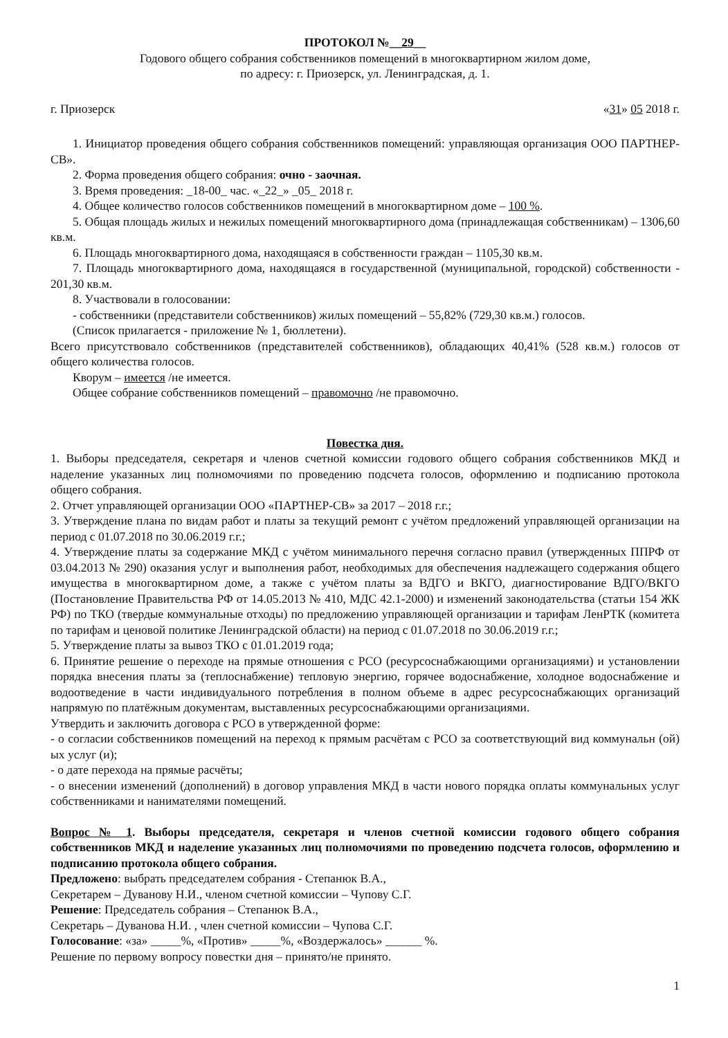ПРОТОКОЛ №__29__
Годового общего собрания собственников помещений в многоквартирном жилом доме,
по адресу: г. Приозерск, ул. Ленинградская, д. 1.
г. Приозерск «31» 05 2018 г.
1. Инициатор проведения общего собрания собственников помещений: управляющая организация ООО ПАРТНЕР-СВ».
2. Форма проведения общего собрания: очно - заочная.
3. Время проведения: _18-00_ час. «_22_» _05_ 2018 г.
4. Общее количество голосов собственников помещений в многоквартирном доме – 100 %.
5. Общая площадь жилых и нежилых помещений многоквартирного дома (принадлежащая собственникам) – 1306,60 кв.м.
6. Площадь многоквартирного дома, находящаяся в собственности граждан – 1105,30 кв.м.
7. Площадь многоквартирного дома, находящаяся в государственной (муниципальной, городской) собственности - 201,30 кв.м.
8. Участвовали в голосовании:
- собственники (представители собственников) жилых помещений – 55,82% (729,30 кв.м.) голосов.
(Список прилагается - приложение № 1, бюллетени).
Всего присутствовало собственников (представителей собственников), обладающих 40,41% (528 кв.м.) голосов от общего количества голосов.
Кворум – имеется /не имеется.
Общее собрание собственников помещений – правомочно /не правомочно.
Повестка дня.
1. Выборы председателя, секретаря и членов счетной комиссии годового общего собрания собственников МКД и наделение указанных лиц полномочиями по проведению подсчета голосов, оформлению и подписанию протокола общего собрания.
2. Отчет управляющей организации ООО «ПАРТНЕР-СВ» за 2017 – 2018 г.г.;
3. Утверждение плана по видам работ и платы за текущий ремонт с учётом предложений управляющей организации на период с 01.07.2018 по 30.06.2019 г.г.;
4. Утверждение платы за содержание МКД с учётом минимального перечня согласно правил (утвержденных ППРФ от 03.04.2013 № 290) оказания услуг и выполнения работ, необходимых для обеспечения надлежащего содержания общего имущества в многоквартирном доме, а также с учётом платы за ВДГО и ВКГО, диагностирование ВДГО/ВКГО (Постановление Правительства РФ от 14.05.2013 № 410, МДС 42.1-2000) и изменений законодательства (статьи 154 ЖК РФ) по ТКО (твердые коммунальные отходы) по предложению управляющей организации и тарифам ЛенРТК (комитета по тарифам и ценовой политике Ленинградской области) на период с 01.07.2018 по 30.06.2019 г.г.;
5. Утверждение платы за вывоз ТКО с 01.01.2019 года;
6. Принятие решение о переходе на прямые отношения с РСО (ресурсоснабжающими организациями) и установлении порядка внесения платы за (теплоснабжение) тепловую энергию, горячее водоснабжение, холодное водоснабжение и водоотведение в части индивидуального потребления в полном объеме в адрес ресурсоснабжающих организаций напрямую по платёжным документам, выставленных ресурсоснабжающими организациями.
Утвердить и заключить договора с РСО в утвержденной форме:
- о согласии собственников помещений на переход к прямым расчётам с РСО за соответствующий вид коммунальн (ой) ых услуг (и);
- о дате перехода на прямые расчёты;
- о внесении изменений (дополнений) в договор управления МКД в части нового порядка оплаты коммунальных услуг собственниками и нанимателями помещений.
Вопрос № 1. Выборы председателя, секретаря и членов счетной комиссии годового общего собрания собственников МКД и наделение указанных лиц полномочиями по проведению подсчета голосов, оформлению и подписанию протокола общего собрания.
Предложено: выбрать председателем собрания - Степанюк В.А.,
Секретарем – Дуванову Н.И., членом счетной комиссии – Чупову С.Г.
Решение: Председатель собрания – Степанюк В.А.,
Секретарь – Дуванова Н.И. , член счетной комиссии – Чупова С.Г.
Голосование: «за» _____%, «Против» _____%, «Воздержалось» ______ %.
Решение по первому вопросу повестки дня – принято/не принято.
1